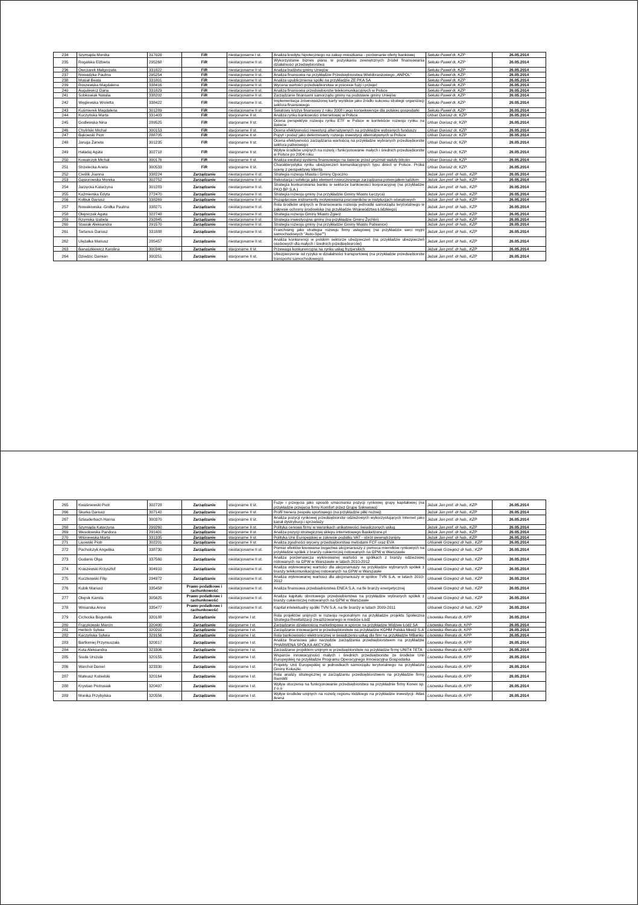| 234 | Szymajda Monika | 317028 | FiR | niestacjonarne I st. | Analiza kredytu hipotecznego na zakup mieszkania - porównanie oferty bankowej | Sekuła Paweł dr, KZP | 26.05.2014 |
| 235 | Rogalska Elżbieta | 295268 | FiR | niestacjonarne II st. | Wykorzystanie biznes planu w pozyskaniu zewnętrznych źródeł finansowania działalności przedsiębiorstwa | Sekuła Paweł dr, KZP | 26.05.2014 |
| 236 | Owczarek Małgorzata | 331822 | FiR | niestacjonarne II st. | Analiza budżetu gminy Uniejów | Sekuła Paweł dr, KZP | 26.05.2014 |
| 237 | Nowadzka Paulina | 295254 | FiR | niestacjonarne II st. | Analiza finansowa na przykładzie Przedsiębiorstwa Wielobranżowego „ANPOL" | Sekuła Paweł dr, KZP | 26.05.2014 |
| 238 | Musiał Beata | 331801 | FiR | niestacjonarne II st. | Analiza upublicznienia spółki na przykładzie ZE PKA SA | Sekuła Paweł dr, KZP | 26.05.2014 |
| 239 | Roszewska Magdalena | 338416 | FiR | niestacjonarne II st. | Wycena wartości przedsiębiorstwa w procesie fuzji i przejęć | Sekuła Paweł dr, KZP | 26.05.2014 |
| 240 | Augulewicz Daria | 331829 | FiR | niestacjonarne II st. | Analiza finansowa przedsiębiorstw telekomunikacyjnych w Polsce | Sekuła Paweł dr, KZP | 26.05.2014 |
| 241 | Sobkowiak Natalia | 338202 | FiR | niestacjonarne II st. | Zarządzanie finansami samorządu gminy na podstawie gminy Uniejów | Sekuła Paweł dr, KZP | 26.05.2014 |
| 242 | Węglewska Wioletta | 338422 | FiR | niestacjonarne II st. | Implementacja zrównoważonej karty wyników jako źródło sukcesu strategii organizacji sektora finansowego | Sekuła Paweł dr, KZP | 26.05.2014 |
| 243 | Kuśmierek Magdalena | 301289 | FiR | niestacjonarne II st. | Światowy kryzys finansowy z roku 2008 i jego konsekwencje dla polskiej gospodarki | Sekuła Paweł dr, KZP | 26.05.2014 |
| 244 | Kuczyńska Marta | 331403 | FiR | stacjonarne II st. | Analiza rynku bankowości internetowej w Polsce | Urban Dariusz dr, KZP | 26.05.2014 |
| 245 | Godlewska Nina | 289525 | FiR | stacjonarne II st. | Ocena perspektyw rozwoju rynku ETF w Polsce w kontekście rozwoju rynku na świecie | Urban Dariusz dr, KZP | 26.05.2014 |
| 246 | Chyliński Michał | 300153 | FiR | stacjonarne II st. | Ocena efektywności inwestycji alternatywnych na przykładzie wybranych funduszy | Urban Dariusz dr, KZP | 26.05.2014 |
| 247 | Bąkowski Piotr | 288705 | FiR | stacjonarne II st. | Popyt i podaż jako determinanty rozwoju inwestycji alternatywnych w Polsce | Urban Dariusz dr, KZP | 26.05.2014 |
| 248 | Jaruga Żaneta | 301235 | FiR | stacjonarne II st. | Ocena efektywności zarządzania wartością na przykładzie wybranych przedsiębiorstw sektora paliwowego | Urban Dariusz dr, KZP | 26.05.2014 |
| 249 | Haładaj Agata | 302718 | FiR | stacjonarne II st. | Wpływ środków unijnych na rozwój i funkcjonowanie małych i średnich przedsiębiorstw w Polsce po 2004 roku | Urban Dariusz dr, KZP | 26.05.2014 |
| 250 | Kowalczyk Michał | 300176 | FiR | stacjonarne II st. | Analiza ewolucji systemu finansowego na świecie przez pryzmat waluty bitcoin | Urban Dariusz dr, KZP | 26.05.2014 |
| 251 | Strzelecka Aneta | 300533 | FiR | stacjonarne II st. | Charakterystyka rynku ubezpieczeń komunikacyjnych typu direct w Polsce. Próba oceny z perspektywy klienta | Urban Dariusz dr, KZP | 26.05.2014 |
| 252 | Cieślik Joanna | 338224 | Zarządzanie | niestacjonarne II st. | Strategia rozwoju Miasta i Gminy Opoczno | Jeżak Jan prof. dr hab., KZP | 26.05.2014 |
| 253 | Gąsiorowska Monika | 302752 | Zarządzanie | niestacjonarne II st. | Rekrutacja i selekcja jako element nowoczesnego zarządzania potencjałem ludzkim | Jeżak Jan prof. dr hab., KZP | 26.05.2014 |
| 254 | Jarzęcka Katarzyna | 301283 | Zarządzanie | niestacjonarne II st. | Strategia konkurowania banku w sektorze bankowości korporacyjnej (na przykładzie PKO BP S.A.) | Jeżak Jan prof. dr hab., KZP | 26.05.2014 |
| 255 | Kaźmierska Edyta | 272470 | Zarządzanie | niestacjonarne II st. | Strategia rozwoju gminy (na przykładzie Gminy Miasto Łęczyca) | Jeżak Jan prof. dr hab., KZP | 26.05.2014 |
| 256 | Kołbuk Dariusz | 338269 | Zarządzanie | niestacjonarne II st. | Pozapłacowe instrumenty motywowania pracowników w instytucjach oświatowych | Jeżak Jan prof. dr hab., KZP | 26.05.2014 |
| 257 | Nowakowska -Gniłka Paulina | 338271 | Zarządzanie | niestacjonarne II st. | Rola środków unijnych w finansowaniu rozwoju jednostki samorządu terytorialnego w zakresie ochrony środowiska (na przykładzie Województwa Łódzkiego) | Jeżak Jan prof. dr hab., KZP | 26.05.2014 |
| 258 | Olejniczak Agata | 322748 | Zarządzanie | niestacjonarne II st. | Strategia rozwoju Gminy Miasto Zgierz | Jeżak Jan prof. dr hab., KZP | 26.05.2014 |
| 259 | Rzymska Izabela | 292845 | Zarządzanie | niestacjonarne II st. | Strategia inwestycyjna gminy (na przykładzie Gminy Żychlin) | Jeżak Jan prof. dr hab., KZP | 26.05.2014 |
| 260 | Stasiak Aleksandra | 291570 | Zarządzanie | niestacjonarne II st. | Strategia rozwoju gminy (na przykładzie Gminy Miasto Pabianice) | Jeżak Jan prof. dr hab., KZP | 26.05.2014 |
| 261 | Tartanus Dariusz | 331888 | Zarządzanie | niestacjonarne II st. | Franchising jako strategia rozwoju firmy usługowej (na przykładzie sieci myjni samochodowych "Auto-Spa"") | Jeżak Jan prof. dr hab., KZP | 26.05.2014 |
| 262 | Ulężałka Mariusz | 285457 | Zarządzanie | niestacjonarne II st. | Analiza konkurencji w polskim sektorze ubezpieczeń (na przykładzie ubezpieczeń osobowych dla małych i średnich przedsiębiorców) | Jeżak Jan prof. dr hab., KZP | 26.05.2014 |
| 263 | Banaszkiewicz Karolina | 300340 | Zarządzanie | stacjonarne II st. | Przewaga konkurencyjna na rynku usług fryzjerskich | Jeżak Jan prof. dr hab., KZP | 26.05.2014 |
| 264 | Dziedzic Damian | 300251 | Zarządzanie | stacjonarne II st. | Ubezpieczenie od ryzyka w działalności transportowej (na przykładzie przedsiębiorstw transportu samochodowego) | Jeżak Jan prof. dr hab., KZP | 26.05.2014 |
| 265 | Kwaśniewski Piotr | 302728 | Zarządzanie | stacjonarne II st. | Fuzje i przejęcia jako sposób umacniania pozycji rynkowej grupy kapitałowej (na przykładzie przejęcia firmy Komfort przez Grupę Sołowowa) | Jeżak Jan prof. dr hab., KZP | 26.05.2014 |
| 266 | Skurka Dariusz | 307142 | Zarządzanie | stacjonarne II st. | Profil trenera zespołu sportowego (na przykładzie piłki nożnej) | Jeżak Jan prof. dr hab., KZP | 26.05.2014 |
| 267 | Szlauderbach Hanna | 300370 | Zarządzanie | stacjonarne II st. | Analiza pozycji rynkowej przedsiębiorstw odzieżowych wykorzystujących Internet jako kanał dystrybucji i sprzedaży | Jeżak Jan prof. dr hab., KZP | 26.05.2014 |
| 268 | Szymajda Katarzyna | 299260 | Zarządzanie | stacjonarne II st. | Polityka cenowa firmy w warunkach unikatowości świadczonych usług | Jeżak Jan prof. dr hab., KZP | 26.05.2014 |
| 269 | Wesołowska Pandora | 291401 | Zarządzanie | stacjonarne II st. | Analiza pozycji strategicznej sklepu internetowego Basketzone.pl | Jeżak Jan prof. dr hab., KZP | 26.05.2014 |
| 270 | Wiśniewska Marta | 331335 | Zarządzanie | stacjonarne II st. | Polityka Unii Europejskiej w zakresie podatku VAT - obrót wewnątrzunijny | Jeżak Jan prof. dr hab., KZP | 26.05.2014 |
| 271 | Lisowski Piotr | 302201 | Zarządzanie | stacjonarne II st. | Analiza zgodności wyceny przedsiębiorstwa metodami FCF oraz EVA | Urbanek Grzegorz dr hab., KZP | 26.05.2014 |
| 272 | Pacholczyk Angelika | 338730 | Zarządzanie | niestacjonarne II st. | Pomiar efektów kreowania bogactwa akcjonariuszy z pomoca mierników rynkowych na przykładzie spółek z branży cukierniczej notowanych na GPW w Warszawie | Urbanek Grzegorz dr hab., KZP | 26.05.2014 |
| 273 | Gudanis Olga | 337560 | Zarządzanie | niestacjonarne II st. | Analiza porównawcza wykreowanej wartości w spółkach z branży odziezowej notowanych na GPW w Warszawie w latach 2010-2012 | Urbanek Grzegorz dr hab., KZP | 26.05.2014 |
| 274 | Kraszewski Krzysztof | 304910 | Zarządzanie | niestacjonarne II st. | Analiza wykreowanej wartości dla akcjonariuszy na przykładzie wybranych spółek z branży telekomunikacyjnej notowanych na GPW w Warszawie | Urbanek Grzegorz dr hab., KZP | 26.05.2014 |
| 275 | Kuczkowski Filip | 294972 | Zarządzanie | niestacjonarne II st. | Analiza wykreowanej wartosci dla akcjonariuszy w spółce TVN S.A. w latach 2010-2012 | Urbanek Grzegorz dr hab., KZP | 26.05.2014 |
| 276 | Kubik Mariusz | 335458 | Prawo podatkowe i rachunkowość | niestacjonarne II st. | Analiza finansowa przedsiębiorstwa ENEA S.A. na tle branży energetycznej | Urbanek Grzegorz dr hab., KZP | 26.05.2014 |
| 277 | Olejnik Kamila | 305625 | Prawo podatkowe i rachunkowość | niestacjonarne II st. | Analiza kapitału obrotowego przedsiębiorstwa na przykładzie wybranych spółek z branży cukierniczej notowanych na GPW w Warszawie | Urbanek Grzegorz dr hab., KZP | 26.05.2014 |
| 278 | Winiarska Anna | 335477 | Prawo podatkowe i rachunkowość | niestacjonarne II st. | Kapitał intelektualny spółki TVN S.A. na tle branży w latach 2009-2011 | Urbanek Grzegorz dr hab., KZP | 26.05.2014 |
| 279 | Cichocka Bogumiła | 320188 | Zarządzanie | stacjonarne I st. | Rola projektów unijnych w rozwoju regionalnym na przykładzie projektu Społeczna Strategia Rewitalizacji zreazlizowanego w mieście Łódź | Lisowska Renata dr, KPP | 26.05.2014 |
| 280 | Frączkowski Marcin | 320490 | Zarządzanie | stacjonarne I st. | Zarządzanie działanością marketingowa w sporcie na przykładzie Widzew Łódź SA | Lisowska Renata dr, KPP | 26.05.2014 |
| 281 | Herbich Sylwia | 320202 | Zarządzanie | stacjonarne I st. | Zarządzanie innowacjami w przedsiębiorstwie na przykładzie KGHM Polska Miedź S.A | Lisowska Renata dr, KPP | 26.05.2014 |
| 282 | Kaczyńska Sylwia | 329156 | Zarządzanie | stacjonarne I st. | Rola bankowowści elektronicznej w świadczeniu usług dla fimr na przykładzie MBanku | Lisowska Renata dr, KPP | 26.05.2014 |
| 283 | Bartłomiej Przymuszała | 320017 | Zarządzanie | stacjonarne I st. | Analiza finansowa jako narzędzie zarządzania przedsiębiorstwem na przykładzie PHARMENA SPÓŁKA AKCYJNA | Lisowska Renata dr, KPP | 26.05.2014 |
| 284 | Kuta Aleksandra | 323306 | Zarządzanie | stacjonarne I st. | Zarzadzanie projektem unijnym w przedsiębiorstwie na przykładzie firmy UNIT4 TETA | Lisowska Renata dr, KPP | 26.05.2014 |
| 285 | Siuda Urszula | 320155 | Zarządzanie | stacjonarne I st. | Wsparcie innowacyjności małych i średnich przedsiębiorstw ze środków Unii Europejskiej na przykładzie Programu Operacyjnego Innowacyjna Gospodarka | Lisowska Renata dr, KPP | 26.05.2014 |
| 286 | Warchoł Daniel | 323330 | Zarządzanie | stacjonarne I st. | Projekty Unii Europejskiej w jednostkach samorządu terytorialnego na przykładzie Gminy Koluszki. | Lisowska Renata dr, KPP | 26.05.2014 |
| 287 | Mateusz Kobielski | 320164 | Zarządzanie | stacjonarne I st. | Rola analizy strategicznej w zarządzaniu przedsiębiorstwem na przykładzie firmy RemWil | Lisowska Renata dr, KPP | 26.05.2014 |
| 288 | Krystian Piotrusiak | 320497 | Zarządzanie | stacjonarne I st. | Wpływ otoczenia na funkcjonowanie przedsiębiorstwa na przykładnie firmy Konex sp. z o.o | Lisowska Renata dr, KPP | 26.05.2014 |
| 289 | Monika Przybylska | 320556 | Zarządzanie | stacjonarne I st. | Wpływ środków unijnych na rozwój regionu łódzkiego na przykładzie inwestycji- Atlas Arena | Lisowska Renata dr, KPP | 26.05.2014 |